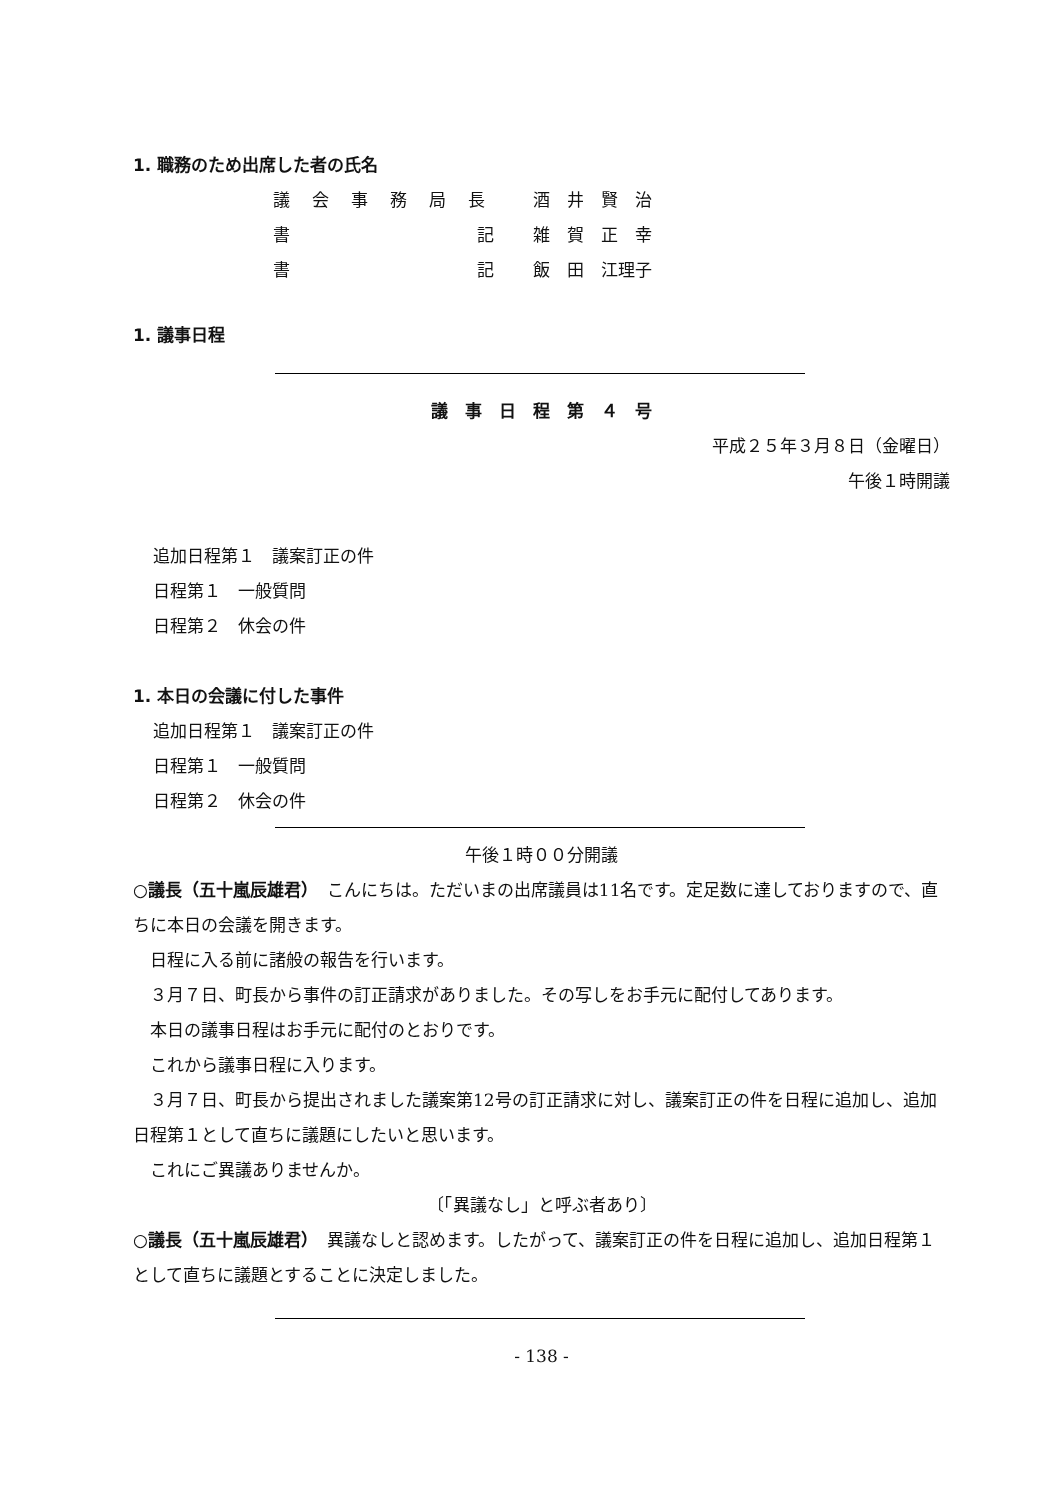1. 職務のため出席した者の氏名
| 議会事務局長 | 酒 井 賢 治 |
| 書 記 | 雑 賀 正 幸 |
| 書 記 | 飯 田 江理子 |
1. 議事日程
議　事　日　程　第　４　号
平成２５年３月８日（金曜日）
午後１時開議
追加日程第１　議案訂正の件
日程第１　一般質問
日程第２　休会の件
1. 本日の会議に付した事件
追加日程第１　議案訂正の件
日程第１　一般質問
日程第２　休会の件
午後１時００分開議
○議長（五十嵐辰雄君）　こんにちは。ただいまの出席議員は11名です。定足数に達しておりますので、直ちに本日の会議を開きます。
　日程に入る前に諸般の報告を行います。
　３月７日、町長から事件の訂正請求がありました。その写しをお手元に配付してあります。
　本日の議事日程はお手元に配付のとおりです。
　これから議事日程に入ります。
　３月７日、町長から提出されました議案第12号の訂正請求に対し、議案訂正の件を日程に追加し、追加日程第１として直ちに議題にしたいと思います。
　これにご異議ありませんか。
〔「異議なし」と呼ぶ者あり〕
○議長（五十嵐辰雄君）　異議なしと認めます。したがって、議案訂正の件を日程に追加し、追加日程第１として直ちに議題とすることに決定しました。
- 138 -